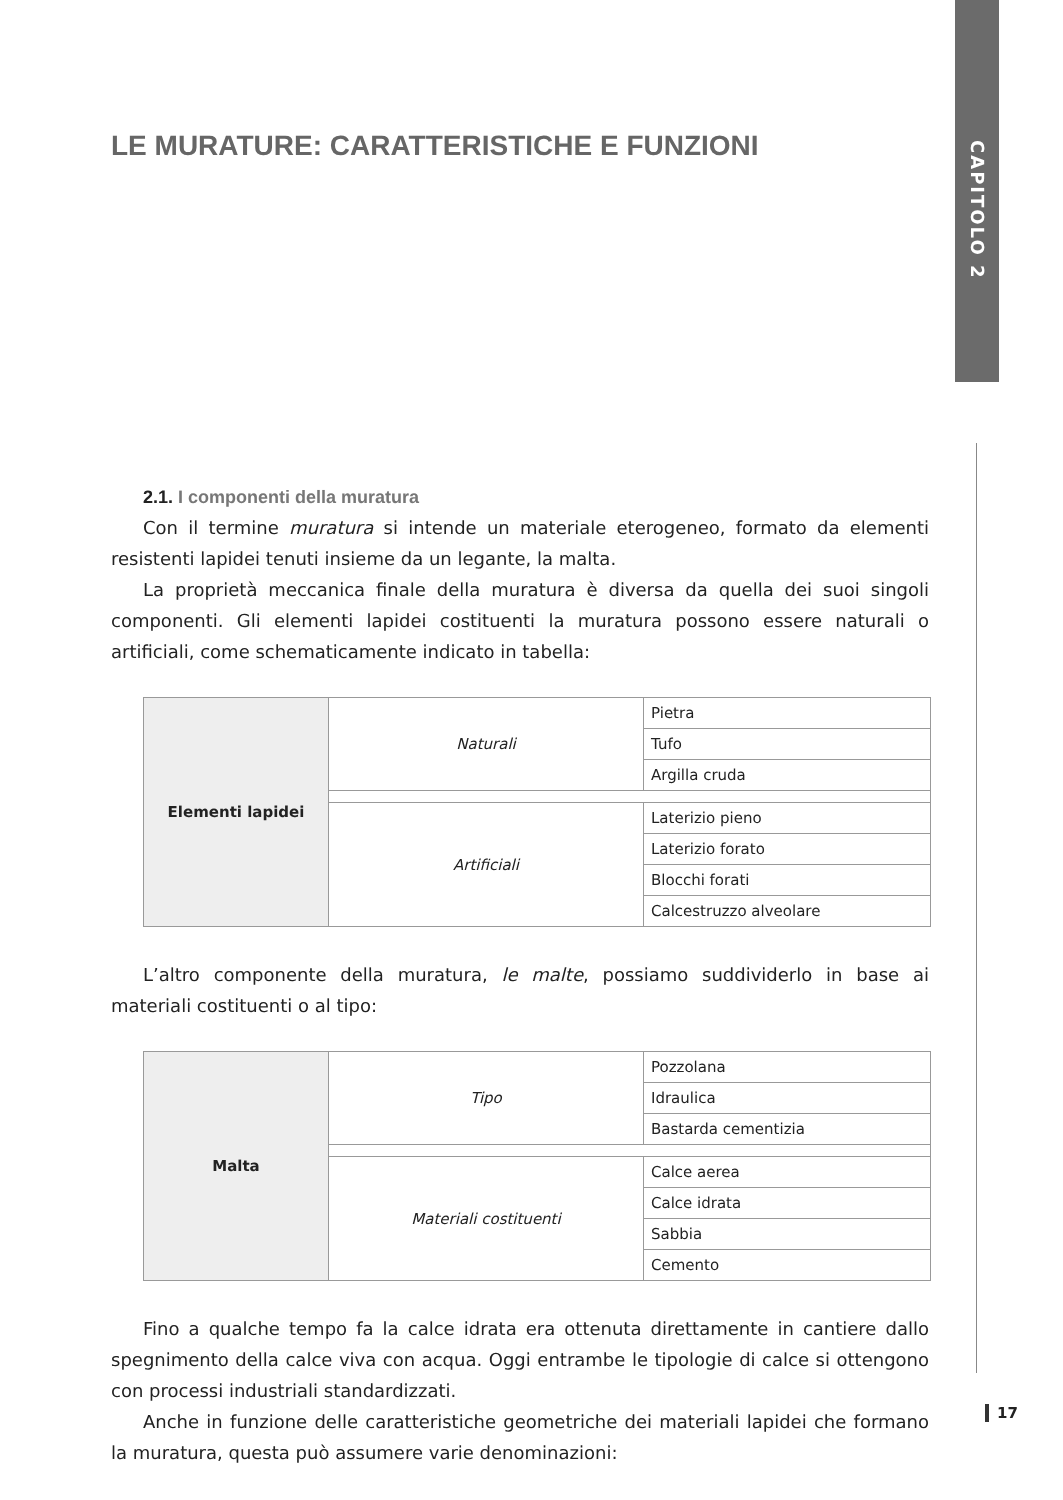CAPITOLO 2
LE MURATURE: CARATTERISTICHE E FUNZIONI
2.1. I componenti della muratura
Con il termine muratura si intende un materiale eterogeneo, formato da elementi resistenti lapidei tenuti insieme da un legante, la malta.
La proprietà meccanica finale della muratura è diversa da quella dei suoi singoli componenti. Gli elementi lapidei costituenti la muratura possono essere naturali o artificiali, come schematicamente indicato in tabella:
| Elementi lapidei | Naturali | Pietra |
| | | Tufo |
| | | Argilla cruda |
| | Artificiali | Laterizio pieno |
| | | Laterizio forato |
| | | Blocchi forati |
| | | Calcestruzzo alveolare |
L’altro componente della muratura, le malte, possiamo suddividerlo in base ai materiali costituenti o al tipo:
| Malta | Tipo | Pozzolana |
| | | Idraulica |
| | | Bastarda cementizia |
| | Materiali costituenti | Calce aerea |
| | | Calce idrata |
| | | Sabbia |
| | | Cemento |
Fino a qualche tempo fa la calce idrata era ottenuta direttamente in cantiere dallo spegnimento della calce viva con acqua. Oggi entrambe le tipologie di calce si ottengono con processi industriali standardizzati.
Anche in funzione delle caratteristiche geometriche dei materiali lapidei che formano la muratura, questa può assumere varie denominazioni:
17